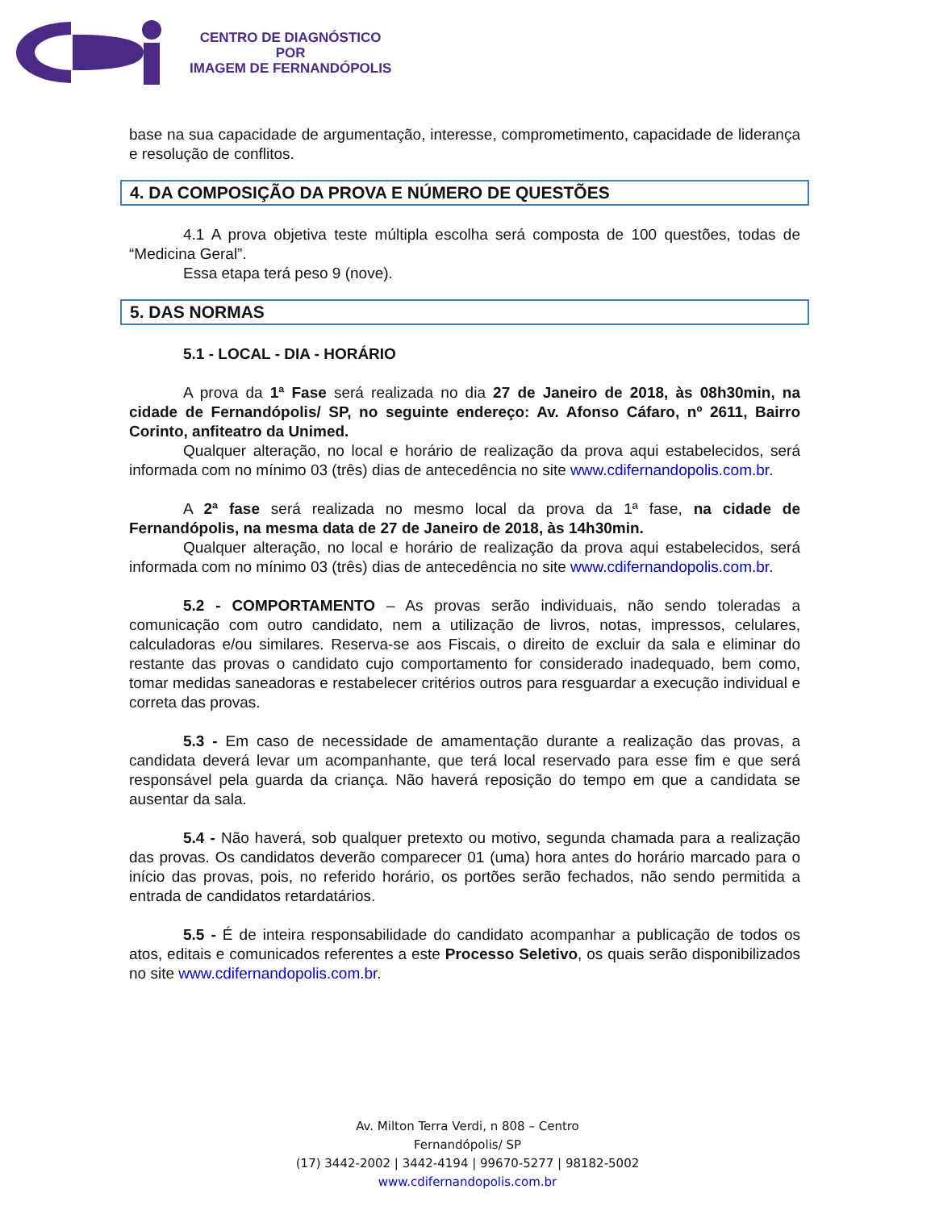CENTRO DE DIAGNÓSTICO
POR
IMAGEM DE FERNANDÓPOLIS
base na sua capacidade de argumentação, interesse, comprometimento, capacidade de liderança e resolução de conflitos.
4. DA COMPOSIÇÃO DA PROVA E NÚMERO DE QUESTÕES
4.1 A prova objetiva teste múltipla escolha será composta de 100 questões, todas de “Medicina Geral”.
Essa etapa terá peso 9 (nove).
5. DAS NORMAS
5.1 - LOCAL - DIA - HORÁRIO
A prova da 1ª Fase será realizada no dia 27 de Janeiro de 2018, às 08h30min, na cidade de Fernandópolis/ SP, no seguinte endereço: Av. Afonso Cáfaro, nº 2611, Bairro Corinto, anfiteatro da Unimed.
Qualquer alteração, no local e horário de realização da prova aqui estabelecidos, será informada com no mínimo 03 (três) dias de antecedência no site www.cdifernandopolis.com.br.
A 2ª fase será realizada no mesmo local da prova da 1ª fase, na cidade de Fernandópolis, na mesma data de 27 de Janeiro de 2018, às 14h30min.
Qualquer alteração, no local e horário de realização da prova aqui estabelecidos, será informada com no mínimo 03 (três) dias de antecedência no site www.cdifernandopolis.com.br.
5.2 - COMPORTAMENTO – As provas serão individuais, não sendo toleradas a comunicação com outro candidato, nem a utilização de livros, notas, impressos, celulares, calculadoras e/ou similares. Reserva-se aos Fiscais, o direito de excluir da sala e eliminar do restante das provas o candidato cujo comportamento for considerado inadequado, bem como, tomar medidas saneadoras e restabelecer critérios outros para resguardar a execução individual e correta das provas.
5.3 - Em caso de necessidade de amamentação durante a realização das provas, a candidata deverá levar um acompanhante, que terá local reservado para esse fim e que será responsável pela guarda da criança. Não haverá reposição do tempo em que a candidata se ausentar da sala.
5.4 - Não haverá, sob qualquer pretexto ou motivo, segunda chamada para a realização das provas. Os candidatos deverão comparecer 01 (uma) hora antes do horário marcado para o início das provas, pois, no referido horário, os portões serão fechados, não sendo permitida a entrada de candidatos retardatários.
5.5 - É de inteira responsabilidade do candidato acompanhar a publicação de todos os atos, editais e comunicados referentes a este Processo Seletivo, os quais serão disponibilizados no site www.cdifernandopolis.com.br.
Av. Milton Terra Verdi, n 808 – Centro
Fernandópolis/ SP
(17) 3442-2002 | 3442-4194 | 99670-5277 | 98182-5002
www.cdifernandopolis.com.br